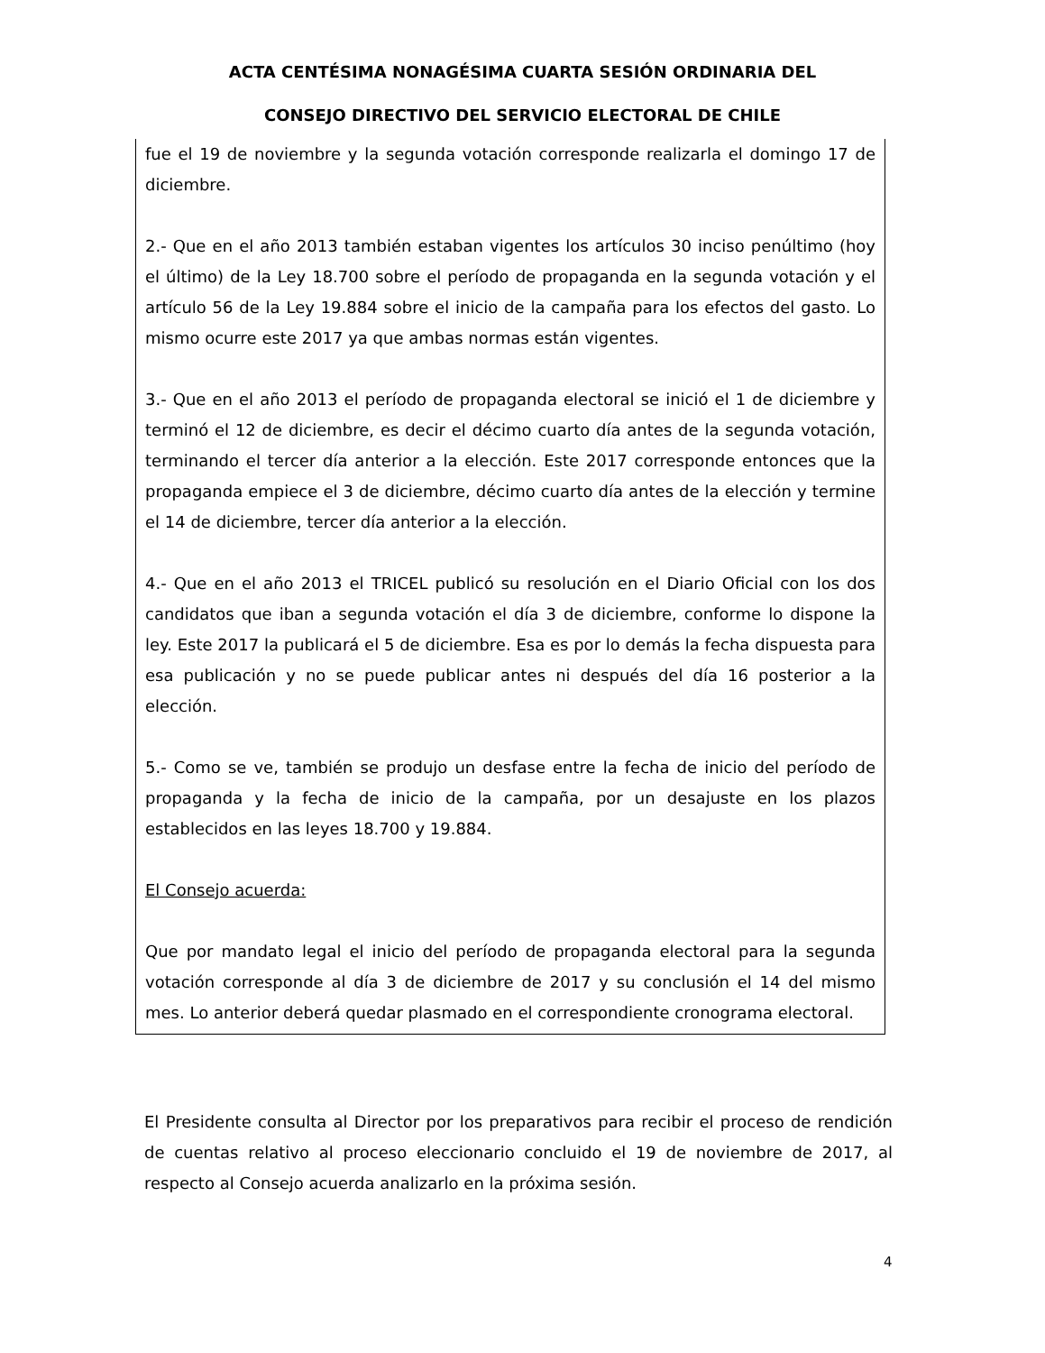ACTA CENTÉSIMA NONAGÉSIMA CUARTA SESIÓN ORDINARIA DEL
CONSEJO DIRECTIVO DEL SERVICIO ELECTORAL DE CHILE
fue el 19 de noviembre y la segunda votación corresponde realizarla el domingo 17 de diciembre.
2.- Que en el año 2013 también estaban vigentes los artículos 30 inciso penúltimo (hoy el último) de la Ley 18.700 sobre el período de propaganda en la segunda votación y el artículo 56 de la Ley 19.884 sobre el inicio de la campaña para los efectos del gasto. Lo mismo ocurre este 2017 ya que ambas normas están vigentes.
3.- Que en el año 2013 el período de propaganda electoral se inició el 1 de diciembre y terminó el 12 de diciembre, es decir el décimo cuarto día antes de la segunda votación, terminando el tercer día anterior a la elección. Este 2017 corresponde entonces que la propaganda empiece el 3 de diciembre, décimo cuarto día antes de la elección y termine el 14 de diciembre, tercer día anterior a la elección.
4.- Que en el año 2013 el TRICEL publicó su resolución en el Diario Oficial con los dos candidatos que iban a segunda votación el día 3 de diciembre, conforme lo dispone la ley. Este 2017 la publicará el 5 de diciembre. Esa es por lo demás la fecha dispuesta para esa publicación y no se puede publicar antes ni después del día 16 posterior a la elección.
5.- Como se ve, también se produjo un desfase entre la fecha de inicio del período de propaganda y la fecha de inicio de la campaña, por un desajuste en los plazos establecidos en las leyes 18.700 y 19.884.
El Consejo acuerda:
Que por mandato legal el inicio del período de propaganda electoral para la segunda votación corresponde al día 3 de diciembre de 2017 y su conclusión el 14 del mismo mes. Lo anterior deberá quedar plasmado en el correspondiente cronograma electoral.
El Presidente consulta al Director por los preparativos para recibir el proceso de rendición de cuentas relativo al proceso eleccionario concluido el 19 de noviembre de 2017, al respecto al Consejo acuerda analizarlo en la próxima sesión.
4